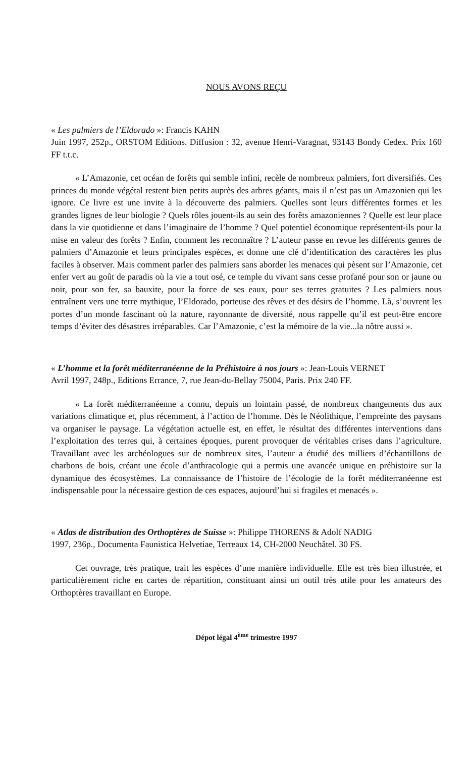NOUS AVONS REÇU
« Les palmiers de l’Eldorado »: Francis KAHN
Juin 1997, 252p., ORSTOM Editions. Diffusion : 32, avenue Henri-Varagnat, 93143 Bondy Cedex. Prix 160 FF t.t.c.
« L’Amazonie, cet océan de forêts qui semble infini, recèle de nombreux palmiers, fort diversifiés. Ces princes du monde végétal restent bien petits auprès des arbres géants, mais il n’est pas un Amazonien qui les ignore. Ce livre est une invite à la découverte des palmiers. Quelles sont leurs différentes formes et les grandes lignes de leur biologie ? Quels rôles jouent-ils au sein des forêts amazoniennes ? Quelle est leur place dans la vie quotidienne et dans l’imaginaire de l’homme ? Quel potentiel économique représentent-ils pour la mise en valeur des forêts ? Enfin, comment les reconnaître ? L’auteur passe en revue les différents genres de palmiers d’Amazonie et leurs principales espèces, et donne une clé d’identification des caractères les plus faciles à observer. Mais comment parler des palmiers sans aborder les menaces qui pèsent sur l’Amazonie, cet enfer vert au goût de paradis où la vie a tout osé, ce temple du vivant sans cesse profané pour son or jaune ou noir, pour son fer, sa bauxite, pour la force de ses eaux, pour ses terres gratuites ? Les palmiers nous entraînent vers une terre mythique, l’Eldorado, porteuse des rêves et des désirs de l’homme. Là, s’ouvrent les portes d’un monde fascinant où la nature, rayonnante de diversité, nous rappelle qu’il est peut-être encore temps d’éviter des désastres irréparables. Car l’Amazonie, c’est la mémoire de la vie...la nôtre aussi ».
« L’homme et la forêt méditerranéenne de la Préhistoire à nos jours »: Jean-Louis VERNET
Avril 1997, 248p., Editions Errance, 7, rue Jean-du-Bellay 75004, Paris. Prix 240 FF.
« La forêt méditerranéenne a connu, depuis un lointain passé, de nombreux changements dus aux variations climatique et, plus récemment, à l’action de l’homme. Dès le Néolithique, l’empreinte des paysans va organiser le paysage. La végétation actuelle est, en effet, le résultat des différentes interventions dans l’exploitation des terres qui, à certaines époques, purent provoquer de véritables crises dans l’agriculture. Travaillant avec les archéologues sur de nombreux sites, l’auteur a étudié des milliers d’échantillons de charbons de bois, créant une école d’anthracologie qui a permis une avancée unique en préhistoire sur la dynamique des écosystèmes. La connaissance de l’histoire de l’écologie de la forêt méditerranéenne est indispensable pour la nécessaire gestion de ces espaces, aujourd’hui si fragiles et menacés ».
« Atlas de distribution des Orthoptères de Suisse »: Philippe THORENS & Adolf NADIG
1997, 236p., Documenta Faunistica Helvetiae, Terreaux 14, CH-2000 Neuchâtel. 30 FS.
Cet ouvrage, très pratique, trait les espèces d’une manière individuelle. Elle est très bien illustrée, et particulièrement riche en cartes de répartition, constituant ainsi un outil très utile pour les amateurs des Orthoptères travaillant en Europe.
Dépot légal 4<sup>ème</sup> trimestre 1997